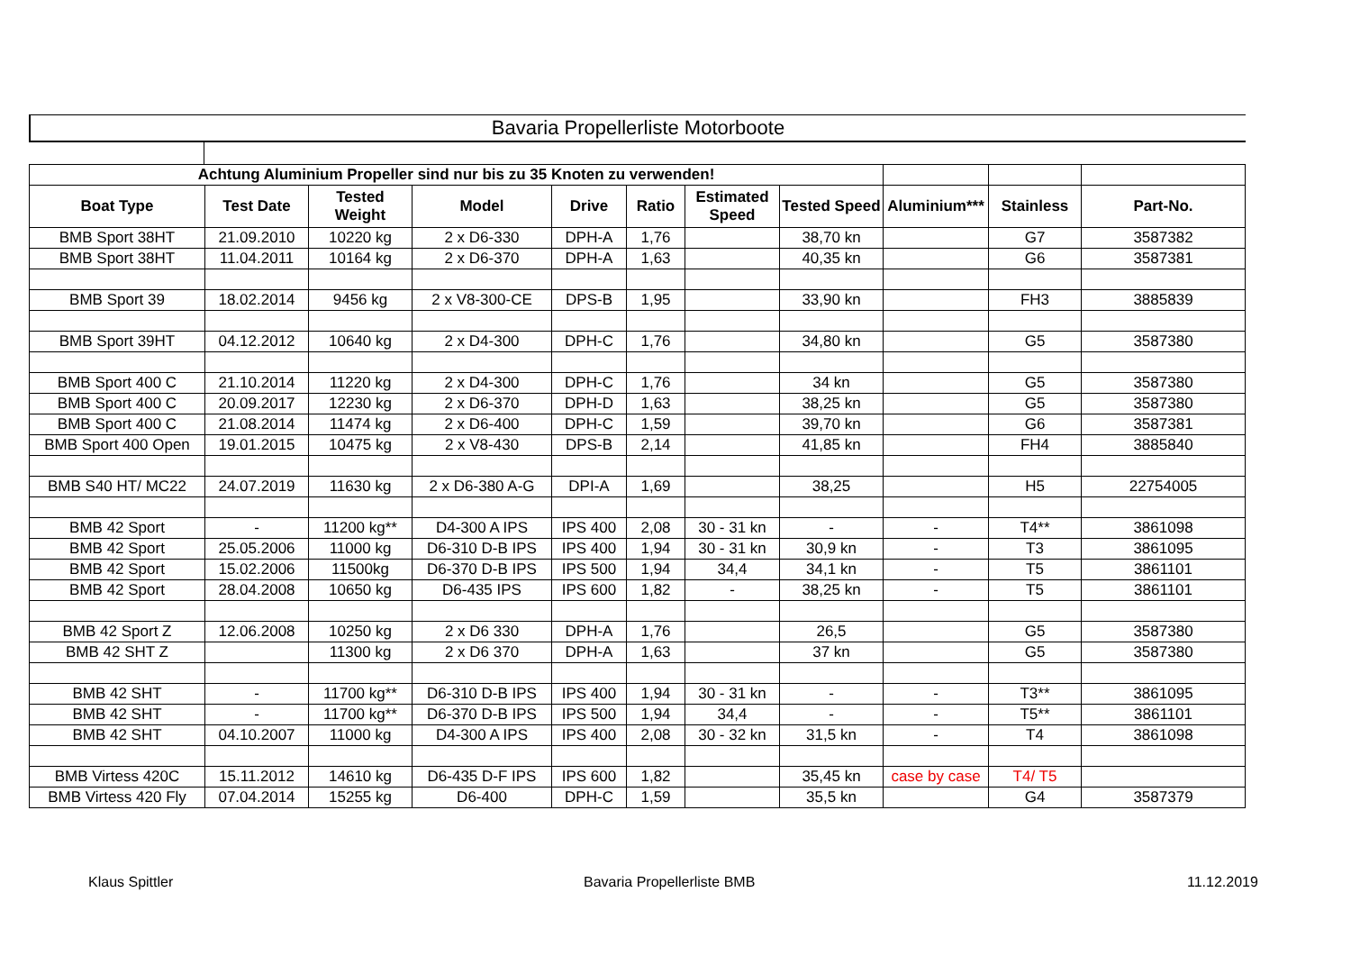Bavaria Propellerliste Motorboote
| Achtung Aluminium Propeller sind nur bis zu 35 Knoten zu verwenden! | | | | | | | | | | |
| Boat Type | Test Date | Tested Weight | Model | Drive | Ratio | Estimated Speed | Tested Speed | Aluminium*** | Stainless | Part-No. |
| BMB Sport 38HT | 21.09.2010 | 10220 kg | 2 x D6-330 | DPH-A | 1,76 | | 38,70 kn | | G7 | 3587382 |
| BMB Sport 38HT | 11.04.2011 | 10164 kg | 2 x D6-370 | DPH-A | 1,63 | | 40,35 kn | | G6 | 3587381 |
| BMB Sport 39 | 18.02.2014 | 9456 kg | 2 x V8-300-CE | DPS-B | 1,95 | | 33,90 kn | | FH3 | 3885839 |
| BMB Sport 39HT | 04.12.2012 | 10640 kg | 2 x D4-300 | DPH-C | 1,76 | | 34,80 kn | | G5 | 3587380 |
| BMB Sport 400 C | 21.10.2014 | 11220 kg | 2 x D4-300 | DPH-C | 1,76 | | 34 kn | | G5 | 3587380 |
| BMB Sport 400 C | 20.09.2017 | 12230 kg | 2 x D6-370 | DPH-D | 1,63 | | 38,25 kn | | G5 | 3587380 |
| BMB Sport 400 C | 21.08.2014 | 11474 kg | 2 x D6-400 | DPH-C | 1,59 | | 39,70 kn | | G6 | 3587381 |
| BMB Sport 400 Open | 19.01.2015 | 10475 kg | 2 x V8-430 | DPS-B | 2,14 | | 41,85 kn | | FH4 | 3885840 |
| BMB S40 HT/ MC22 | 24.07.2019 | 11630 kg | 2 x D6-380 A-G | DPI-A | 1,69 | | 38,25 | | H5 | 22754005 |
| BMB 42 Sport | - | 11200 kg** | D4-300 A IPS | IPS 400 | 2,08 | 30 - 31 kn | - | - | T4** | 3861098 |
| BMB 42 Sport | 25.05.2006 | 11000 kg | D6-310 D-B IPS | IPS 400 | 1,94 | 30 - 31 kn | 30,9 kn | - | T3 | 3861095 |
| BMB 42 Sport | 15.02.2006 | 11500kg | D6-370 D-B IPS | IPS 500 | 1,94 | 34,4 | 34,1 kn | - | T5 | 3861101 |
| BMB 42 Sport | 28.04.2008 | 10650 kg | D6-435 IPS | IPS 600 | 1,82 | - | 38,25 kn | - | T5 | 3861101 |
| BMB 42 Sport Z | 12.06.2008 | 10250 kg | 2 x D6 330 | DPH-A | 1,76 | | 26,5 | | G5 | 3587380 |
| BMB 42 SHT Z | | 11300 kg | 2 x D6 370 | DPH-A | 1,63 | | 37 kn | | G5 | 3587380 |
| BMB 42 SHT | - | 11700 kg** | D6-310 D-B IPS | IPS 400 | 1,94 | 30 - 31 kn | - | - | T3** | 3861095 |
| BMB 42 SHT | - | 11700 kg** | D6-370 D-B IPS | IPS 500 | 1,94 | 34,4 | - | - | T5** | 3861101 |
| BMB 42 SHT | 04.10.2007 | 11000 kg | D4-300 A IPS | IPS 400 | 2,08 | 30 - 32 kn | 31,5 kn | - | T4 | 3861098 |
| BMB Virtess 420C | 15.11.2012 | 14610 kg | D6-435 D-F IPS | IPS 600 | 1,82 | | 35,45 kn | case by case | T4/ T5 | |
| BMB Virtess 420 Fly | 07.04.2014 | 15255 kg | D6-400 | DPH-C | 1,59 | | 35,5 kn | | G4 | 3587379 |
Klaus Spittler Bavaria Propellerliste BMB 11.12.2019